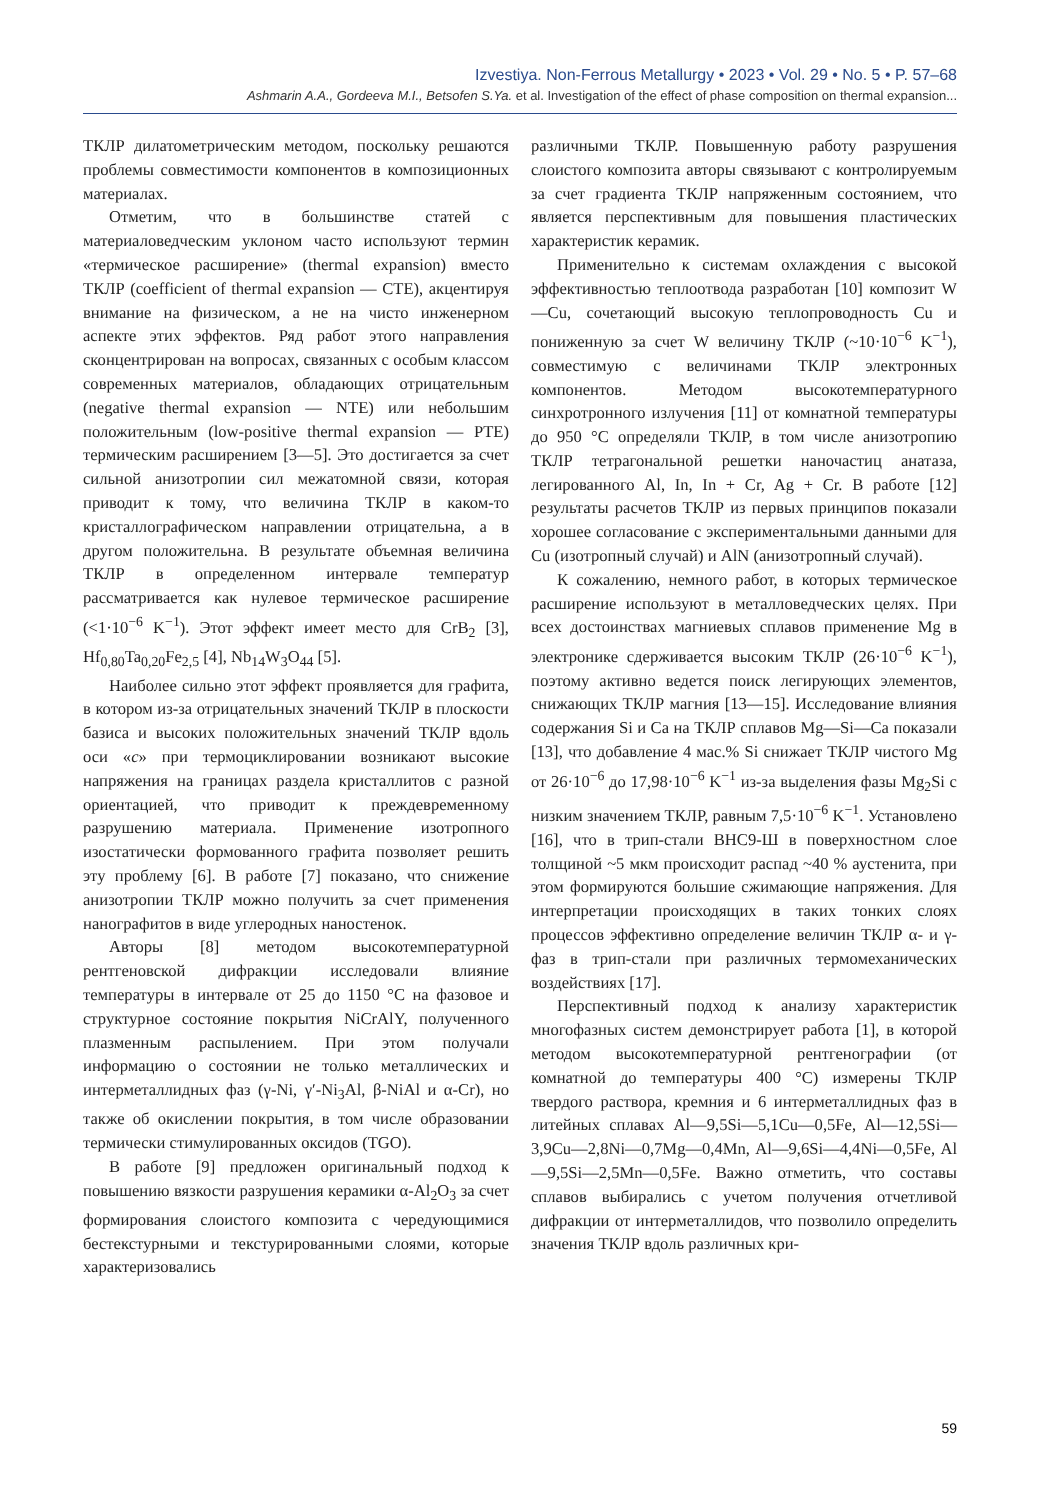Izvestiya. Non-Ferrous Metallurgy • 2023 • Vol. 29 • No. 5 • P. 57–68
Ashmarin A.A., Gordeeva M.I., Betsofen S.Ya. et al. Investigation of the effect of phase composition on thermal expansion...
ТКЛР дилатометрическим методом, поскольку решаются проблемы совместимости компонентов в композиционных материалах.
Отметим, что в большинстве статей с материаловедческим уклоном часто используют термин «термическое расширение» (thermal expansion) вместо ТКЛР (coefficient of thermal expansion — CTE), акцентируя внимание на физическом, а не на чисто инженерном аспекте этих эффектов. Ряд работ этого направления сконцентрирован на вопросах, связанных с особым классом современных материалов, обладающих отрицательным (negative thermal expansion — NTE) или небольшим положительным (low-positive thermal expansion — PTE) термическим расширением [3—5]. Это достигается за счет сильной анизотропии сил межатомной связи, которая приводит к тому, что величина ТКЛР в каком-то кристаллографическом направлении отрицательна, а в другом положительна. В результате объемная величина ТКЛР в определенном интервале температур рассматривается как нулевое термическое расширение (<1·10<sup>−6</sup> K<sup>−1</sup>). Этот эффект имеет место для CrB<sub>2</sub> [3], Hf<sub>0,80</sub>Ta<sub>0,20</sub>Fe<sub>2,5</sub> [4], Nb<sub>14</sub>W<sub>3</sub>O<sub>44</sub> [5].
Наиболее сильно этот эффект проявляется для графита, в котором из-за отрицательных значений ТКЛР в плоскости базиса и высоких положительных значений ТКЛР вдоль оси «c» при термоциклировании возникают высокие напряжения на границах раздела кристаллитов с разной ориентацией, что приводит к преждевременному разрушению материала. Применение изотропного изостатически формованного графита позволяет решить эту проблему [6]. В работе [7] показано, что снижение анизотропии ТКЛР можно получить за счет применения нанографитов в виде углеродных наностенок.
Авторы [8] методом высокотемпературной рентгеновской дифракции исследовали влияние температуры в интервале от 25 до 1150 °C на фазовое и структурное состояние покрытия NiCrAlY, полученного плазменным распылением. При этом получали информацию о состоянии не только металлических и интерметаллидных фаз (γ-Ni, γ′-Ni<sub>3</sub>Al, β-NiAl и α-Cr), но также об окислении покрытия, в том числе образовании термически стимулированных оксидов (TGO).
В работе [9] предложен оригинальный подход к повышению вязкости разрушения керамики α-Al<sub>2</sub>O<sub>3</sub> за счет формирования слоистого композита с чередующимися бестекстурными и текстурированными слоями, которые характеризовались
различными ТКЛР. Повышенную работу разрушения слоистого композита авторы связывают с контролируемым за счет градиента ТКЛР напряженным состоянием, что является перспективным для повышения пластических характеристик керамик.
Применительно к системам охлаждения с высокой эффективностью теплоотвода разработан [10] композит W—Cu, сочетающий высокую теплопроводность Cu и пониженную за счет W величину ТКЛР (~10·10<sup>−6</sup> K<sup>−1</sup>), совместимую с величинами ТКЛР электронных компонентов. Методом высокотемпературного синхротронного излучения [11] от комнатной температуры до 950 °C определяли ТКЛР, в том числе анизотропию ТКЛР тетрагональной решетки наночастиц анатаза, легированного Al, In, In + Cr, Ag + Cr. В работе [12] результаты расчетов ТКЛР из первых принципов показали хорошее согласование с экспериментальными данными для Cu (изотропный случай) и AlN (анизотропный случай).
К сожалению, немного работ, в которых термическое расширение используют в металловедческих целях. При всех достоинствах магниевых сплавов применение Mg в электронике сдерживается высоким ТКЛР (26·10<sup>−6</sup> K<sup>−1</sup>), поэтому активно ведется поиск легирующих элементов, снижающих ТКЛР магния [13—15]. Исследование влияния содержания Si и Ca на ТКЛР сплавов Mg—Si—Ca показали [13], что добавление 4 мас.% Si снижает ТКЛР чистого Mg от 26·10<sup>−6</sup> до 17,98·10<sup>−6</sup> K<sup>−1</sup> из-за выделения фазы Mg<sub>2</sub>Si с низким значением ТКЛР, равным 7,5·10<sup>−6</sup> K<sup>−1</sup>. Установлено [16], что в трип-стали ВНС9-Ш в поверхностном слое толщиной ~5 мкм происходит распад ~40 % аустенита, при этом формируются большие сжимающие напряжения. Для интерпретации происходящих в таких тонких слоях процессов эффективно определение величин ТКЛР α- и γ-фаз в трип-стали при различных термомеханических воздействиях [17].
Перспективный подход к анализу характеристик многофазных систем демонстрирует работа [1], в которой методом высокотемпературной рентгенографии (от комнатной до температуры 400 °C) измерены ТКЛР твердого раствора, кремния и 6 интерметаллидных фаз в литейных сплавах Al—9,5Si—5,1Cu—0,5Fe, Al—12,5Si—3,9Cu—2,8Ni—0,7Mg—0,4Mn, Al—9,6Si—4,4Ni—0,5Fe, Al—9,5Si—2,5Mn—0,5Fe. Важно отметить, что составы сплавов выбирались с учетом получения отчетливой дифракции от интерметаллидов, что позволило определить значения ТКЛР вдоль различных кри-
59